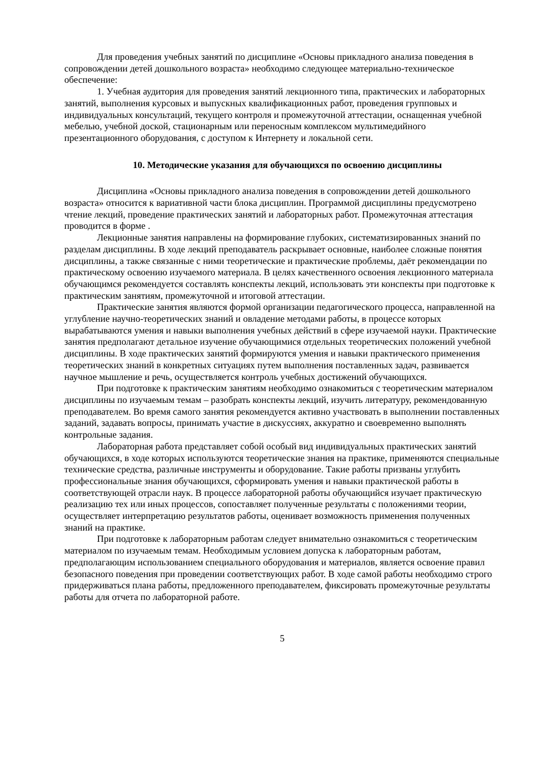Для проведения учебных занятий по дисциплине «Основы прикладного анализа поведения в сопровождении детей дошкольного возраста» необходимо следующее материально-техническое обеспечение:
1. Учебная аудитория для проведения занятий лекционного типа, практических и лабораторных занятий, выполнения курсовых и выпускных квалификационных работ, проведения групповых и индивидуальных консультаций, текущего контроля и промежуточной аттестации, оснащенная учебной мебелью, учебной доской, стационарным или переносным комплексом мультимедийного презентационного оборудования, с доступом к Интернету и локальной сети.
10. Методические указания для обучающихся по освоению дисциплины
Дисциплина «Основы прикладного анализа поведения в сопровождении детей дошкольного возраста» относится к вариативной части блока дисциплин. Программой дисциплины предусмотрено чтение лекций, проведение практических занятий и лабораторных работ. Промежуточная аттестация проводится в форме .
Лекционные занятия направлены на формирование глубоких, систематизированных знаний по разделам дисциплины. В ходе лекций преподаватель раскрывает основные, наиболее сложные понятия дисциплины, а также связанные с ними теоретические и практические проблемы, даёт рекомендации по практическому освоению изучаемого материала. В целях качественного освоения лекционного материала обучающимся рекомендуется составлять конспекты лекций, использовать эти конспекты при подготовке к практическим занятиям, промежуточной и итоговой аттестации.
Практические занятия являются формой организации педагогического процесса, направленной на углубление научно-теоретических знаний и овладение методами работы, в процессе которых вырабатываются умения и навыки выполнения учебных действий в сфере изучаемой науки. Практические занятия предполагают детальное изучение обучающимися отдельных теоретических положений учебной дисциплины. В ходе практических занятий формируются умения и навыки практического применения теоретических знаний в конкретных ситуациях путем выполнения поставленных задач, развивается научное мышление и речь, осуществляется контроль учебных достижений обучающихся.
При подготовке к практическим занятиям необходимо ознакомиться с теоретическим материалом дисциплины по изучаемым темам – разобрать конспекты лекций, изучить литературу, рекомендованную преподавателем. Во время самого занятия рекомендуется активно участвовать в выполнении поставленных заданий, задавать вопросы, принимать участие в дискуссиях, аккуратно и своевременно выполнять контрольные задания.
Лабораторная работа представляет собой особый вид индивидуальных практических занятий обучающихся, в ходе которых используются теоретические знания на практике, применяются специальные технические средства, различные инструменты и оборудование. Такие работы призваны углубить профессиональные знания обучающихся, сформировать умения и навыки практической работы в соответствующей отрасли наук. В процессе лабораторной работы обучающийся изучает практическую реализацию тех или иных процессов, сопоставляет полученные результаты с положениями теории, осуществляет интерпретацию результатов работы, оценивает возможность применения полученных знаний на практике.
При подготовке к лабораторным работам следует внимательно ознакомиться с теоретическим материалом по изучаемым темам. Необходимым условием допуска к лабораторным работам, предполагающим использованием специального оборудования и материалов, является освоение правил безопасного поведения при проведении соответствующих работ. В ходе самой работы необходимо строго придерживаться плана работы, предложенного преподавателем, фиксировать промежуточные результаты работы для отчета по лабораторной работе.
5